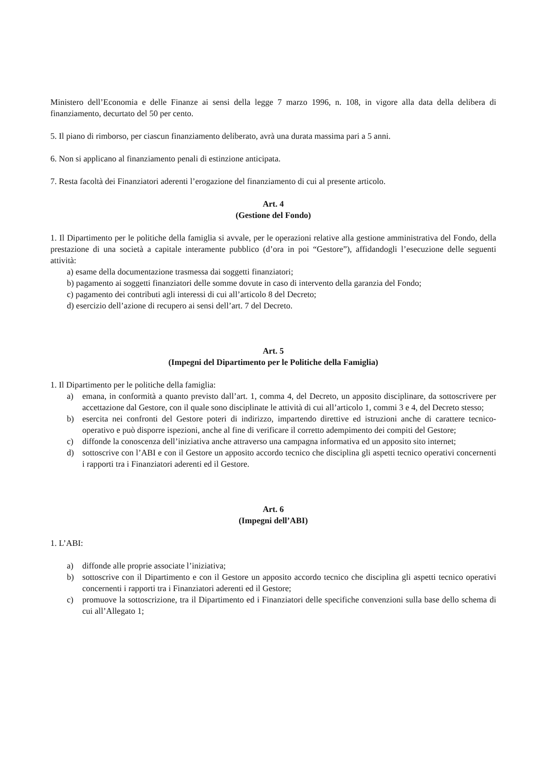Ministero dell’Economia e delle Finanze ai sensi della legge 7 marzo 1996, n. 108, in vigore alla data della delibera di finanziamento, decurtato del 50 per cento.
5. Il piano di rimborso, per ciascun finanziamento deliberato, avrà una durata massima pari a 5 anni.
6. Non si applicano al finanziamento penali di estinzione anticipata.
7. Resta facoltà dei Finanziatori aderenti l’erogazione del finanziamento di cui al presente articolo.
Art. 4
(Gestione del Fondo)
1. Il Dipartimento per le politiche della famiglia si avvale, per le operazioni relative alla gestione amministrativa del Fondo, della prestazione di una società a capitale interamente pubblico (d’ora in poi “Gestore”), affidandogli l’esecuzione delle seguenti attività:
a) esame della documentazione trasmessa dai soggetti finanziatori;
b) pagamento ai soggetti finanziatori delle somme dovute in caso di intervento della garanzia del Fondo;
c) pagamento dei contributi agli interessi di cui all’articolo 8 del Decreto;
d) esercizio dell’azione di recupero ai sensi dell’art. 7 del Decreto.
Art. 5
(Impegni del Dipartimento per le Politiche della Famiglia)
1. Il Dipartimento per le politiche della famiglia:
a) emana, in conformità a quanto previsto dall’art. 1, comma 4, del Decreto, un apposito disciplinare, da sottoscrivere per accettazione dal Gestore, con il quale sono disciplinate le attività di cui all’articolo 1, commi 3 e 4, del Decreto stesso;
b) esercita nei confronti del Gestore poteri di indirizzo, impartendo direttive ed istruzioni anche di carattere tecnico-operativo e può disporre ispezioni, anche al fine di verificare il corretto adempimento dei compiti del Gestore;
c) diffonde la conoscenza dell’iniziativa anche attraverso una campagna informativa ed un apposito sito internet;
d) sottoscrive con l’ABI e con il Gestore un apposito accordo tecnico che disciplina gli aspetti tecnico operativi concernenti i rapporti tra i Finanziatori aderenti ed il Gestore.
Art. 6
(Impegni dell’ABI)
1. L’ABI:
a) diffonde alle proprie associate l’iniziativa;
b) sottoscrive con il Dipartimento e con il Gestore un apposito accordo tecnico che disciplina gli aspetti tecnico operativi concernenti i rapporti tra i Finanziatori aderenti ed il Gestore;
c) promuove la sottoscrizione, tra il Dipartimento ed i Finanziatori delle specifiche convenzioni sulla base dello schema di cui all’Allegato 1;